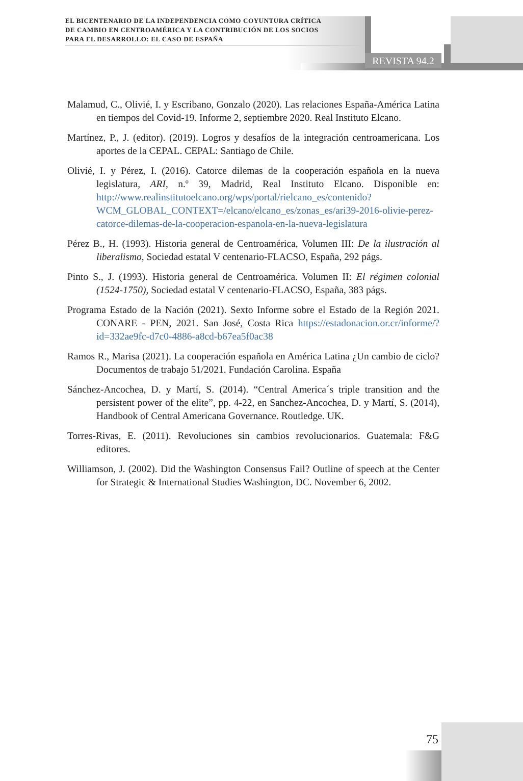EL BICENTENARIO DE LA INDEPENDENCIA COMO COYUNTURA CRÍTICA
DE CAMBIO EN CENTROAMÉRICA Y LA CONTRIBUCIÓN DE LOS SOCIOS
PARA EL DESARROLLO: EL CASO DE ESPAÑA
REVISTA 94.2
Malamud, C., Olivié, I. y Escribano, Gonzalo (2020). Las relaciones España-América Latina en tiempos del Covid-19. Informe 2, septiembre 2020. Real Instituto Elcano.
Martínez, P., J. (editor). (2019). Logros y desafíos de la integración centroamericana. Los aportes de la CEPAL. CEPAL: Santiago de Chile.
Olivié, I. y Pérez, I. (2016). Catorce dilemas de la cooperación española en la nueva legislatura, ARI, n.º 39, Madrid, Real Instituto Elcano. Disponible en: http://www.realinstitutoelcano.org/wps/portal/rielcano_es/contenido?WCM_GLOBAL_CONTEXT=/elcano/elcano_es/zonas_es/ari39-2016-olivie-perez-catorce-dilemas-de-la-cooperacion-espanola-en-la-nueva-legislatura
Pérez B., H. (1993). Historia general de Centroamérica, Volumen III: De la ilustración al liberalismo, Sociedad estatal V centenario-FLACSO, España, 292 págs.
Pinto S., J. (1993). Historia general de Centroamérica. Volumen II: El régimen colonial (1524-1750), Sociedad estatal V centenario-FLACSO, España, 383 págs.
Programa Estado de la Nación (2021). Sexto Informe sobre el Estado de la Región 2021. CONARE - PEN, 2021. San José, Costa Rica https://estadonacion.or.cr/informe/?id=332ae9fc-d7c0-4886-a8cd-b67ea5f0ac38
Ramos R., Marisa (2021). La cooperación española en América Latina ¿Un cambio de ciclo? Documentos de trabajo 51/2021. Fundación Carolina. España
Sánchez-Ancochea, D. y Martí, S. (2014). “Central America´s triple transition and the persistent power of the elite”, pp. 4-22, en Sanchez-Ancochea, D. y Martí, S. (2014), Handbook of Central Americana Governance. Routledge. UK.
Torres-Rivas, E. (2011). Revoluciones sin cambios revolucionarios. Guatemala: F&G editores.
Williamson, J. (2002). Did the Washington Consensus Fail? Outline of speech at the Center for Strategic & International Studies Washington, DC. November 6, 2002.
75